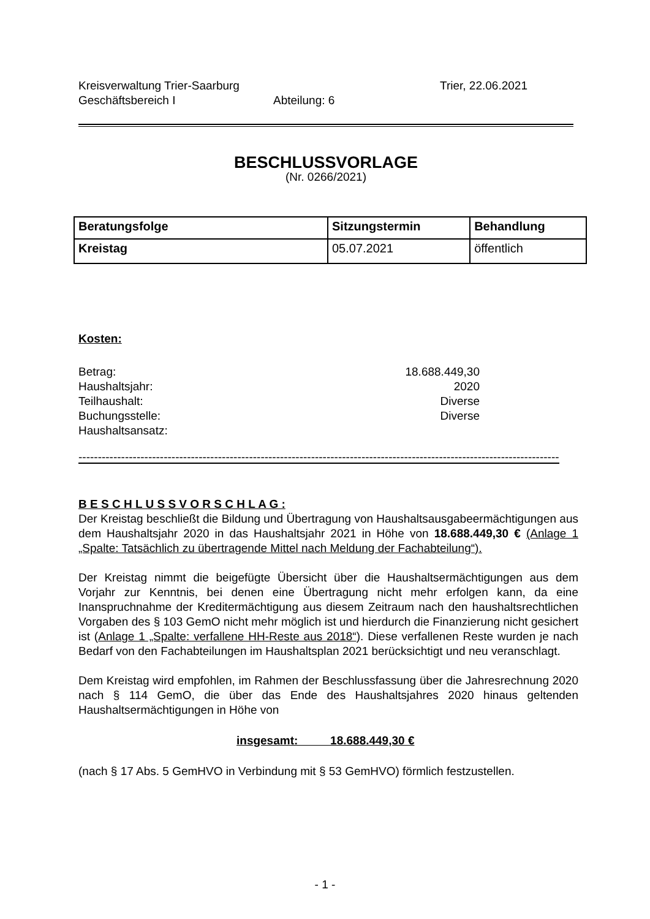Kreisverwaltung Trier-Saarburg Trier, 22.06.2021
Geschäftsbereich I Abteilung: 6
BESCHLUSSVORLAGE
(Nr. 0266/2021)
| Beratungsfolge | Sitzungstermin | Behandlung |
| --- | --- | --- |
| Kreistag | 05.07.2021 | öffentlich |
Kosten:
Betrag: 18.688.449,30
Haushaltsjahr: 2020
Teilhaushalt: Diverse
Buchungsstelle: Diverse
Haushaltsansatz:
------------------------------------------------------------------------------------------------------------------------------------------------
B E S C H L U S S V O R S C H L A G :
Der Kreistag beschließt die Bildung und Übertragung von Haushaltsausgabeermächtigungen aus dem Haushaltsjahr 2020 in das Haushaltsjahr 2021 in Höhe von 18.688.449,30 € (Anlage 1 „Spalte: Tatsächlich zu übertragende Mittel nach Meldung der Fachabteilung“).
Der Kreistag nimmt die beigefügte Übersicht über die Haushaltsermächtigungen aus dem Vorjahr zur Kenntnis, bei denen eine Übertragung nicht mehr erfolgen kann, da eine Inanspruchnahme der Kreditermächtigung aus diesem Zeitraum nach den haushaltsrechtlichen Vorgaben des § 103 GemO nicht mehr möglich ist und hierdurch die Finanzierung nicht gesichert ist (Anlage 1 „Spalte: verfallene HH-Reste aus 2018“). Diese verfallenen Reste wurden je nach Bedarf von den Fachabteilungen im Haushaltsplan 2021 berücksichtigt und neu veranschlagt.
Dem Kreistag wird empfohlen, im Rahmen der Beschlussfassung über die Jahresrechnung 2020 nach § 114 GemO, die über das Ende des Haushaltsjahres 2020 hinaus geltenden Haushaltsermächtigungen in Höhe von
insgesamt: 18.688.449,30 €
(nach § 17 Abs. 5 GemHVO in Verbindung mit § 53 GemHVO) förmlich festzustellen.
- 1 -